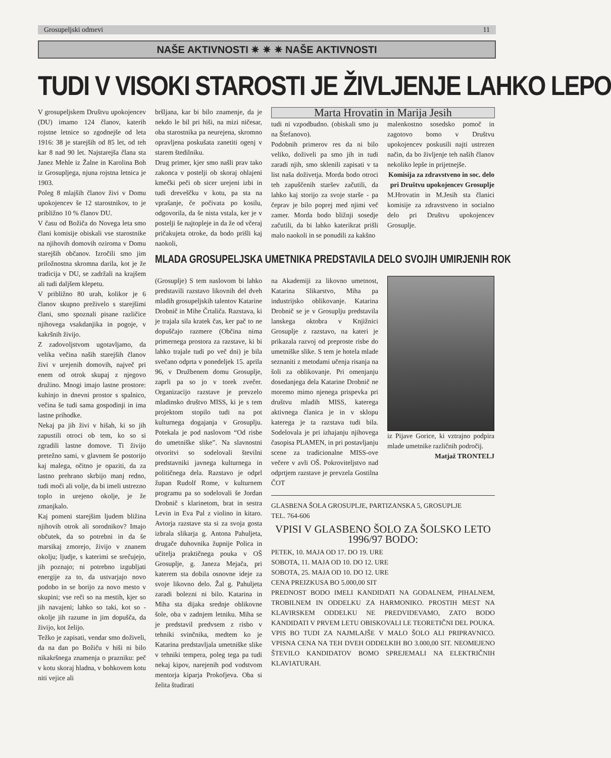Grosupeljski odmevi 11
NAŠE AKTIVNOSTI ✷ ✷ ✷ NAŠE AKTIVNOSTI
TUDI V VISOKI STAROSTI JE ŽIVLJENJE LAHKO LEPO
V grosupeljskem Društvu upokojencev (DU) imamo 124 članov, katerih rojstne letnice so zgodnejše od leta 1916: 38 je starejših od 85 let, od teh kar 8 nad 90 let. Najstarejša člana sta Janez Mehle iz Žalne in Karolina Boh iz Grosupljega, njuna rojstna letnica je 1903.
Poleg 8 mlajših članov živi v Domu upokojencev še 12 starostnikov, to je približno 10 % članov DU.
V času od Božiča do Novega leta smo člani komisije obiskali vse starostnike na njihovih domovih oziroma v Domu starejših občanov. Izročili smo jim priložnostna skromna darila, kot je že tradicija v DU, se zadržali na krajšem ali tudi daljšem klepetu.
V približno 80 urah, kolikor je 6 članov skupno preživelo s starejšimi člani, smo spoznali pisane različice njihovega vsakdanjika in pogoje, v kakršnih živijo.
Z zadovoljstvom ugotavljamo, da velika večina naših starejših članov živi v urejenih domovih, največ pri enem od otrok skupaj z njegovo družino. Mnogi imajo lastne prostore: kuhinjo in dnevni prostor s spalnico, večina še tudi sama gospodinji in ima lastne prihodke.
Nekaj pa jih živi v hišah, ki so jih zapustili otroci ob tem, ko so si zgradili lastne domove. Ti živijo pretežno sami, v glavnem še postorijo kaj malega, očitno je opaziti, da za lastno prehrano skrbijo manj redno, tudi moči ali volje, da bi imeli ustrezno toplo in urejeno okolje, je že zmanjkalo.
Kaj pomeni starejšim ljudem bližina njihovih otrok ali sorodnikov? Imajo občutek, da so potrebni in da še marsikaj zmorejo, živijo v znanem okolju; ljudje, s katerimi se srečujejo, jih poznajo; ni potrebno izgubljati energije za to, da ustvarjajo novo podobo in se borijo za novo mesto v skupini; vse reči so na mestih, kjer so jih navajeni; lahko so taki, kot so - okolje jih razume in jim dopušča, da živijo, kot želijo.
Težko je zapisati, vendar smo doživeli, da na dan po Božiču v hiši ni bilo nikakršnega znamenja o prazniku: peč v kotu skoraj hladna, v bohkovem kotu niti vejice ali
bršljana, kar bi bilo znamenje, da je nekdo le bil pri hiši, na mizi ničesar, oba starostnika pa neurejena, skromno opravljena poskušata zanetiti ogenj v starem štedilniku.
Drug primer, kjer smo našli prav tako zakonca v postelji ob skoraj ohlajeni kmečki peči ob sicer urejeni izbi in tudi dreveščku v kotu, pa sta na vprašanje, če počivata po kosilu, odgovorila, da še nista vstala, ker je v postelji še najtopleje in da že od včeraj pričakujeta otroke, da bodo prišli kaj naokoli,
Marta Hrovatin in Marija Jesih
tudi ni vzpodbudno. (obiskali smo ju na Štefanovo).
Podobnih primerov res da ni bilo veliko, doživeli pa smo jih in tudi zaradi njih, smo sklenili zapisati v ta list naša doživetja. Morda bodo otroci teh zapuščenih staršev začutili, da lahko kaj storijo za svoje starše - pa čeprav je bilo poprej med njimi več zamer. Morda bodo bližnji sosedje začutili, da bi lahko katerikrat prišli malo naokoli in se ponudili za kakšno
malenkostno sosedsko pomoč in zagotovo bomo v Društvu upokojencev poskusili najti ustrezen način, da bo življenje teh naših članov nekoliko lepše in prijetnejše.
Komisija za zdravstveno in soc. delo pri Društvu upokojencev Grosuplje
M.Hrovatin in M.Jesih sta članici komisije za zdravstveno in socialno delo pri Društvu upokojencev Grosuplje.
MLADA GROSUPELJSKA UMETNIKA PREDSTAVILA DELO SVOJIH UMIRJENIH ROK
(Grosuplje) S tem naslovom bi lahko predstavili razstavo likovnih del dveh mladih grosupeljskih talentov Katarine Drobnič in Mihe Črtaliča. Razstava, ki je trajala sila kratek čas, ker pač to ne dopuščajo razmere (Občina nima primernega prostora za razstave, ki bi lahko trajale tudi po več dni) je bila svečano odprta v ponedeljek 15. aprila 96, v Družbenem domu Grosuplje, zaprli pa so jo v torek zvečer. Organizacijo razstave je prevzelo mladinsko društvo MISS, ki je s tem projektom stopilo tudi na pot kulturnega dogajanja v Grosuplju. Potekala je pod naslovom “Od risbe do umetniške slike”. Na slavnostni otvoritvi so sodelovali številni predstavniki javnega kulturnega in političnega dela. Razstavo je odprl župan Rudolf Rome, v kulturnem programu pa so sodelovali še Jordan Drobnič s klarinetom, brat in sestra Levin in Eva Pal z violino in kitaro. Avtorja razstave sta si za svoja gosta izbrala slikarja g. Antona Pahuljeta, drugače duhovnika župnije Polica in učitelja praktičnega pouka v OŠ Grosuplje, g. Janeza Mejača, pri katerem sta dobila osnovne ideje za svoje likovno delo. Žal g. Pahuljeta zaradi bolezni ni bilo. Katarina in Miha sta dijaka srednje oblikovne šole, oba v zadnjem letniku. Miha se je predstavil predvsem z risbo v tehniki svinčnika, medtem ko je Katarina predstavljala umetniške slike v tehniki tempera, poleg tega pa tudi nekaj kipov, narejenih pod vodstvom mentorja kiparja Prokofjeva. Oba si želita študirati
na Akademiji za likovno umetnost, Katarina Slikarstvo, Miha pa industrijsko oblikovanje. Katarina Drobnič se je v Grosuplju predstavila lanskega oktobra v Knjižnici Grosuplje z razstavo, na kateri je prikazala razvoj od preproste risbe do umetniške slike. S tem je hotela mlade seznaniti z metodami učenja risanja na šoli za oblikovanje. Pri omenjanju dosedanjega dela Katarine Drobnič ne moremo mimo njenega prispevka pri društvu mladih MISS, katerega aktivnega članica je in v sklopu katerega je ta razstava tudi bila. Sodelovala je pri izhajanju njihovega časopisa PLAMEN, in pri postavljanju scene za tradicionalne MISS-ove večere v avli OŠ. Pokroviteljstvo nad odprtjem razstave je prevzela Gostilna ČOT
iz Pijave Gorice, ki vztrajno podpira mlade umetnike različnih področij.
Matjaž TRONTELJ
GLASBENA ŠOLA GROSUPLJE, PARTIZANSKA 5, GROSUPLJE
TEL. 764-606
VPISI V GLASBENO ŠOLO ZA ŠOLSKO LETO 1996/97 BODO:
PETEK, 10. MAJA OD 17. DO 19. URE
SOBOTA, 11. MAJA OD 10. DO 12. URE
SOBOTA, 25. MAJA OD 10. DO 12. URE
CENA PREIZKUSA BO 5.000,00 SIT
PREDNOST BODO IMELI KANDIDATI NA GODALNEM, PIHALNEM, TROBILNEM IN ODDELKU ZA HARMONIKO. PROSTIH MEST NA KLAVIRSKEM ODDELKU NE PREDVIDEVAMO, ZATO BODO KANDIDATI V PRVEM LETU OBISKOVALI LE TEORETIČNI DEL POUKA.
VPIS BO TUDI ZA NAJMLAJŠE V MALO ŠOLO ALI PRIPRAVNICO. VPISNA CENA NA TEH DVEH ODDELKIH BO 3.000,00 SIT. NEOMEJENO ŠTEVILO KANDIDATOV BOMO SPREJEMALI NA ELEKTRIČNIH KLAVIATURAH.